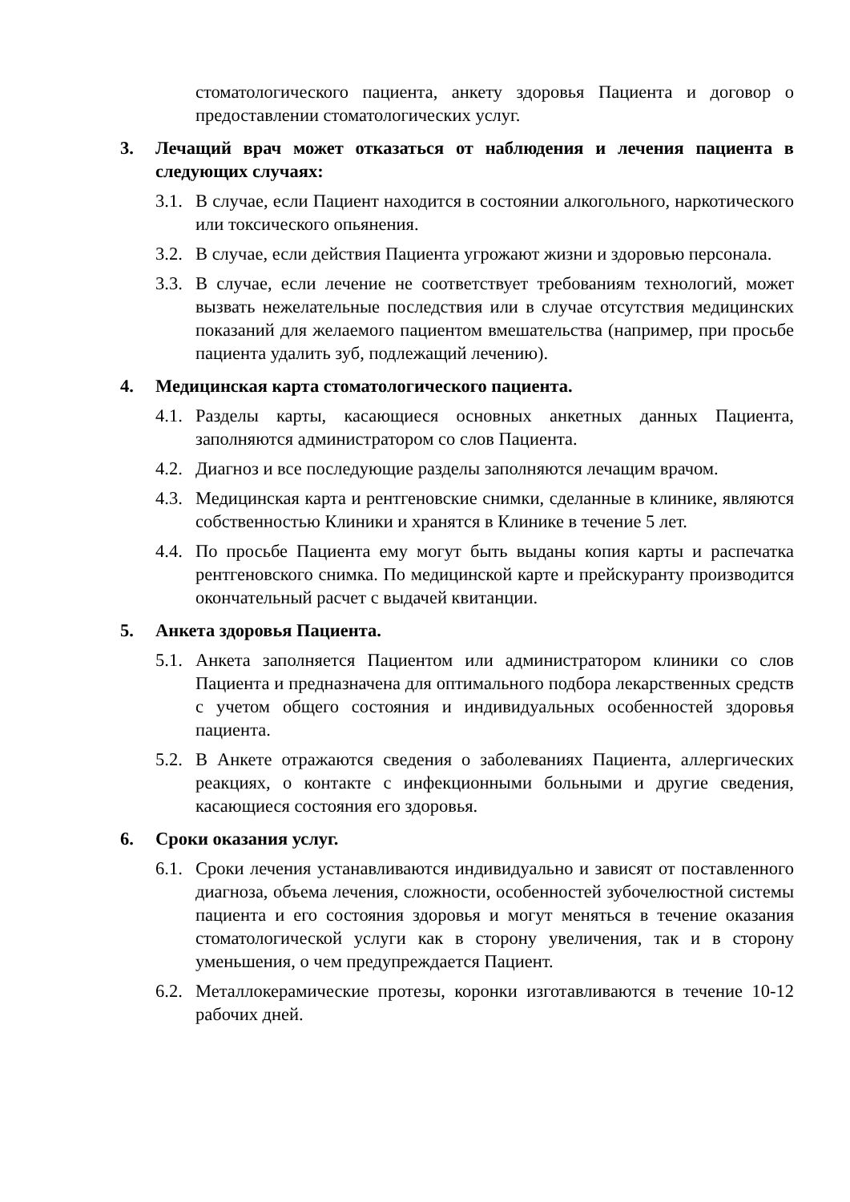стоматологического пациента, анкету здоровья Пациента и договор о предоставлении стоматологических услуг.
3. Лечащий врач может отказаться от наблюдения и лечения пациента в следующих случаях:
3.1.
В случае, если Пациент находится в состоянии алкогольного, наркотического или токсического опьянения.
3.2.
В случае, если действия Пациента угрожают жизни и здоровью персонала.
3.3.
В случае, если лечение не соответствует требованиям технологий, может вызвать нежелательные последствия или в случае отсутствия медицинских показаний для желаемого пациентом вмешательства (например, при просьбе пациента удалить зуб, подлежащий лечению).
4. Медицинская карта стоматологического пациента.
4.1.
Разделы карты, касающиеся основных анкетных данных Пациента, заполняются администратором со слов Пациента.
4.2.
Диагноз и все последующие разделы заполняются лечащим врачом.
4.3.
Медицинская карта и рентгеновские снимки, сделанные в клинике, являются собственностью Клиники и хранятся в Клинике в течение 5 лет.
4.4.
По просьбе Пациента ему могут быть выданы копия карты и распечатка рентгеновского снимка. По медицинской карте и прейскуранту производится окончательный расчет с выдачей квитанции.
5. Анкета здоровья Пациента.
5.1.
Анкета заполняется Пациентом или администратором клиники со слов Пациента и предназначена для оптимального подбора лекарственных средств с учетом общего состояния и индивидуальных особенностей здоровья пациента.
5.2.
В Анкете отражаются сведения о заболеваниях Пациента, аллергических реакциях, о контакте с инфекционными больными и другие сведения, касающиеся состояния его здоровья.
6. Сроки оказания услуг.
6.1.
Сроки лечения устанавливаются индивидуально и зависят от поставленного диагноза, объема лечения, сложности, особенностей зубочелюстной системы пациента и его состояния здоровья и могут меняться в течение оказания стоматологической услуги как в сторону увеличения, так и в сторону уменьшения, о чем предупреждается Пациент.
6.2.
Металлокерамические протезы, коронки изготавливаются в течение 10-12 рабочих дней.